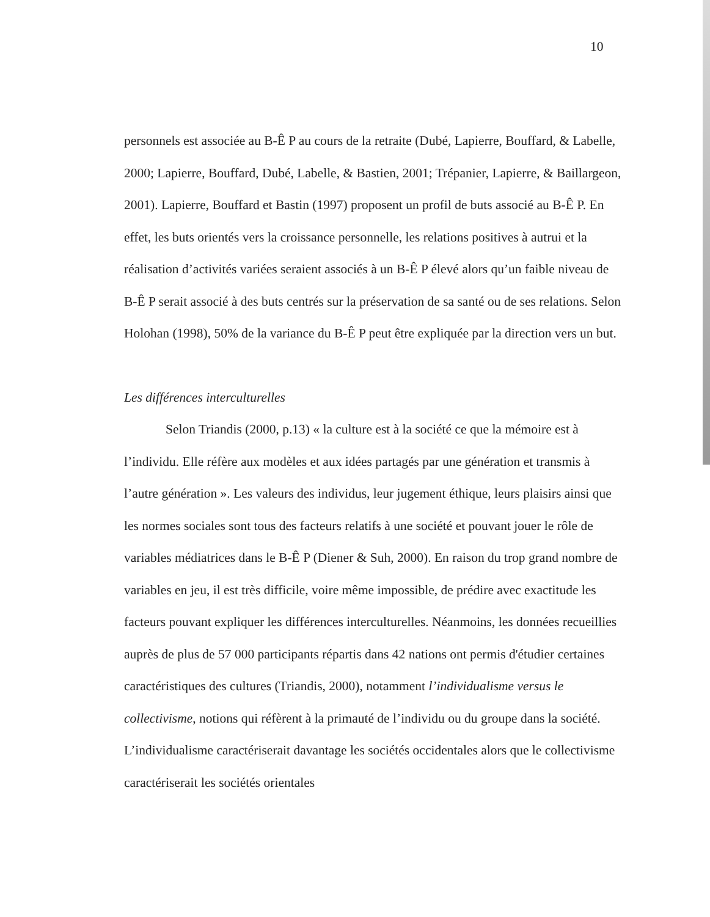10
personnels est associée au B-Ê P au cours de la retraite (Dubé, Lapierre, Bouffard, & Labelle, 2000; Lapierre, Bouffard, Dubé, Labelle, & Bastien, 2001; Trépanier, Lapierre, & Baillargeon, 2001). Lapierre, Bouffard et Bastin (1997) proposent un profil de buts associé au B-Ê P. En effet, les buts orientés vers la croissance personnelle, les relations positives à autrui et la réalisation d’activités variées seraient associés à un B-Ê P élevé alors qu’un faible niveau de B-Ê P serait associé à des buts centrés sur la préservation de sa santé ou de ses relations. Selon Holohan (1998), 50% de la variance du B-Ê P peut être expliquée par la direction vers un but.
Les différences interculturelles
Selon Triandis (2000, p.13) « la culture est à la société ce que la mémoire est à l’individu. Elle réfère aux modèles et aux idées partagés par une génération et transmis à l’autre génération ». Les valeurs des individus, leur jugement éthique, leurs plaisirs ainsi que les normes sociales sont tous des facteurs relatifs à une société et pouvant jouer le rôle de variables médiatrices dans le B-Ê P (Diener & Suh, 2000). En raison du trop grand nombre de variables en jeu, il est très difficile, voire même impossible, de prédire avec exactitude les facteurs pouvant expliquer les différences interculturelles. Néanmoins, les données recueillies auprès de plus de 57 000 participants répartis dans 42 nations ont permis d'étudier certaines caractéristiques des cultures (Triandis, 2000), notamment l’individualisme versus le collectivisme, notions qui réfèrent à la primauté de l’individu ou du groupe dans la société. L’individualisme caractériserait davantage les sociétés occidentales alors que le collectivisme caractériserait les sociétés orientales